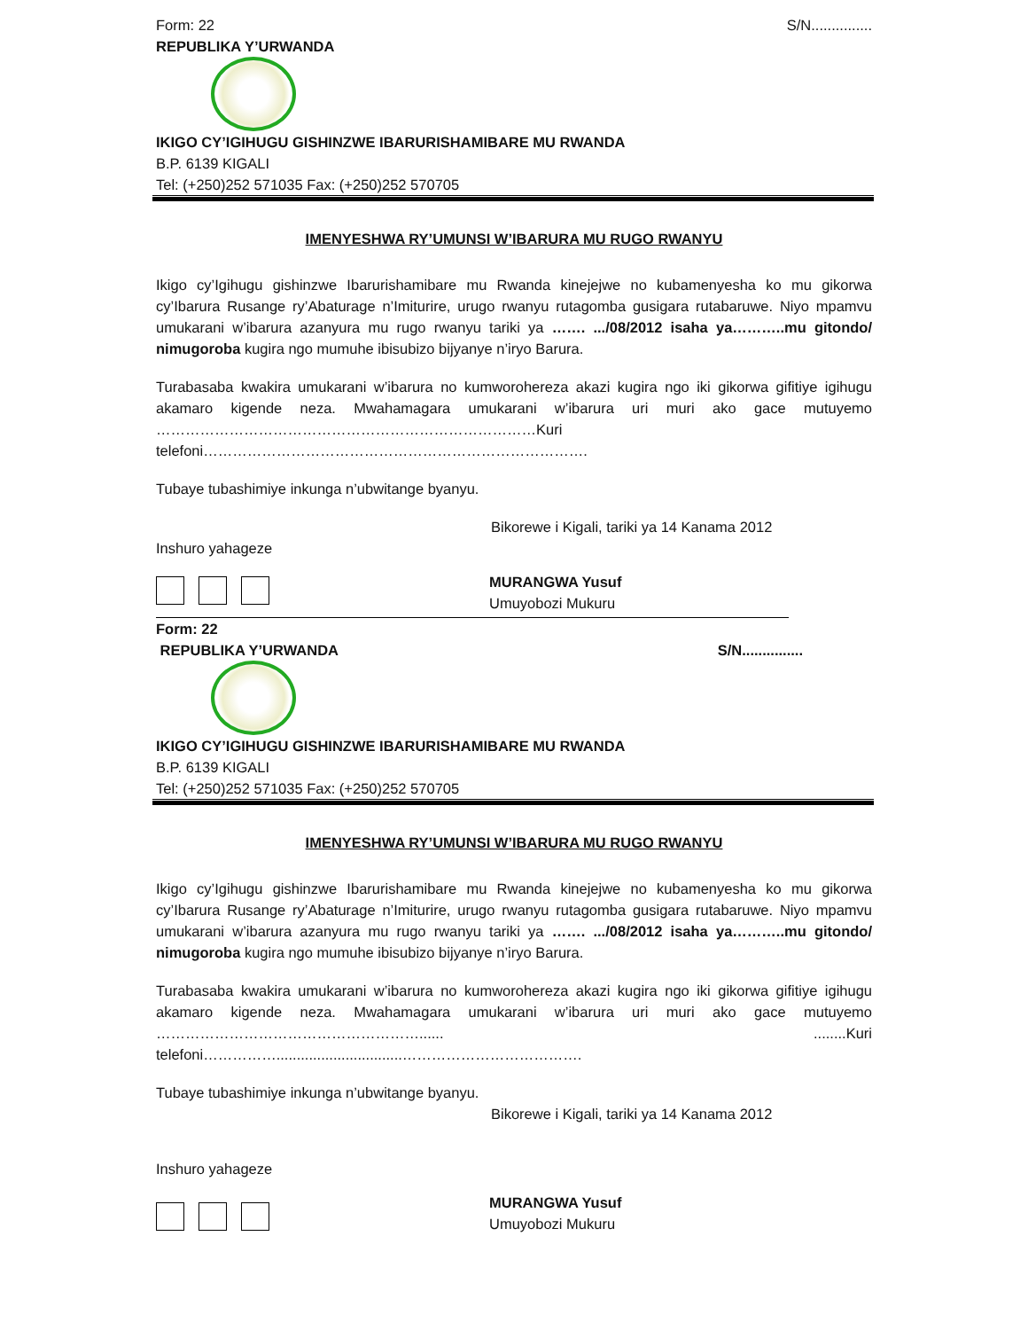Form: 22 S/N...............
REPUBLIKA Y’URWANDA
IKIGO CY’IGIHUGU GISHINZWE IBARURISHAMIBARE MU RWANDA
B.P. 6139 KIGALI
Tel: (+250)252 571035 Fax: (+250)252 570705
IMENYESHWA RY’UMUNSI W’IBARURA MU RUGO RWANYU
Ikigo cy’Igihugu gishinzwe Ibarurishamibare mu Rwanda kinejejwe no kubamenyesha ko mu gikorwa cy’Ibarura Rusange ry’Abaturage n’Imiturire, urugo rwanyu rutagomba gusigara rutabaruwe. Niyo mpamvu umukarani w’ibarura azanyura mu rugo rwanyu tariki ya ……. .../08/2012 isaha ya………..mu gitondo/ nimugoroba kugira ngo mumuhe ibisubizo bijyanye n’iryo Barura.
Turabasaba kwakira umukarani w’ibarura no kumworohereza akazi kugira ngo iki gikorwa gifitiye igihugu akamaro kigende neza. Mwahamagara umukarani w’ibarura uri muri ako gace mutuyemo ……………………………………………………………………Kuri telefoni…………………………………………………………………….
Tubaye tubashimiye inkunga n’ubwitange byanyu.
Bikorewe i Kigali, tariki ya 14 Kanama 2012
Inshuro yahageze
MURANGWA Yusuf
Umuyobozi Mukuru
Form: 22
REPUBLIKA Y’URWANDA S/N...............
IKIGO CY’IGIHUGU GISHINZWE IBARURISHAMIBARE MU RWANDA
B.P. 6139 KIGALI
Tel: (+250)252 571035 Fax: (+250)252 570705
IMENYESHWA RY’UMUNSI W’IBARURA MU RUGO RWANYU
Ikigo cy’Igihugu gishinzwe Ibarurishamibare mu Rwanda kinejejwe no kubamenyesha ko mu gikorwa cy’Ibarura Rusange ry’Abaturage n’Imiturire, urugo rwanyu rutagomba gusigara rutabaruwe. Niyo mpamvu umukarani w’ibarura azanyura mu rugo rwanyu tariki ya ……. .../08/2012 isaha ya………..mu gitondo/ nimugoroba kugira ngo mumuhe ibisubizo bijyanye n’iryo Barura.
Turabasaba kwakira umukarani w’ibarura no kumworohereza akazi kugira ngo iki gikorwa gifitiye igihugu akamaro kigende neza. Mwahamagara umukarani w’ibarura uri muri ako gace mutuyemo ………………………………………………...... ........Kuri telefoni……………...............................……………………………….
Tubaye tubashimiye inkunga n’ubwitange byanyu.
Bikorewe i Kigali, tariki ya 14 Kanama 2012
Inshuro yahageze
MURANGWA Yusuf
Umuyobozi Mukuru